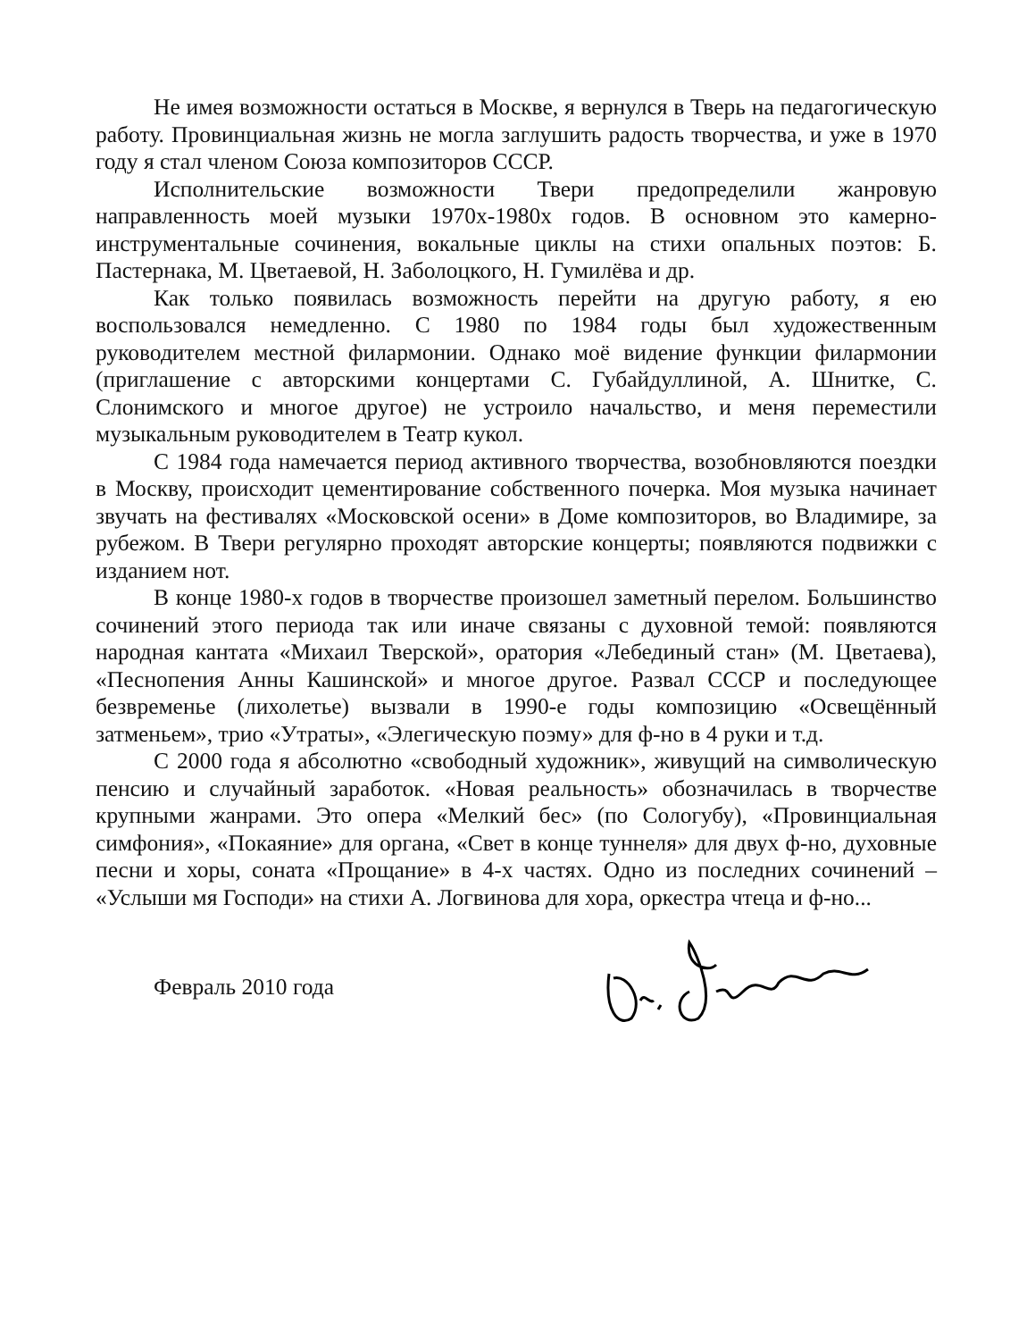Не имея возможности остаться в Москве, я вернулся в Тверь на педагогическую работу. Провинциальная жизнь не могла заглушить радость творчества, и уже в 1970 году я стал членом Союза композиторов СССР.
Исполнительские возможности Твери предопределили жанровую направленность моей музыки 1970х-1980х годов. В основном это камерно-инструментальные сочинения, вокальные циклы на стихи опальных поэтов: Б. Пастернака, М. Цветаевой, Н. Заболоцкого, Н. Гумилёва и др.
Как только появилась возможность перейти на другую работу, я ею воспользовался немедленно. С 1980 по 1984 годы был художественным руководителем местной филармонии. Однако моё видение функции филармонии (приглашение с авторскими концертами С. Губайдуллиной, А. Шнитке, С. Слонимского и многое другое) не устроило начальство, и меня переместили музыкальным руководителем в Театр кукол.
С 1984 года намечается период активного творчества, возобновляются поездки в Москву, происходит цементирование собственного почерка. Моя музыка начинает звучать на фестивалях «Московской осени» в Доме композиторов, во Владимире, за рубежом. В Твери регулярно проходят авторские концерты; появляются подвижки с изданием нот.
В конце 1980-х годов в творчестве произошел заметный перелом. Большинство сочинений этого периода так или иначе связаны с духовной темой: появляются народная кантата «Михаил Тверской», оратория «Лебединый стан» (М. Цветаева), «Песнопения Анны Кашинской» и многое другое. Развал СССР и последующее безвременье (лихолетье) вызвали в 1990-е годы композицию «Освещённый затменьем», трио «Утраты», «Элегическую поэму» для ф-но в 4 руки и т.д.
С 2000 года я абсолютно «свободный художник», живущий на символическую пенсию и случайный заработок. «Новая реальность» обозначилась в творчестве крупными жанрами. Это опера «Мелкий бес» (по Сологубу), «Провинциальная симфония», «Покаяние» для органа, «Свет в конце туннеля» для двух ф-но, духовные песни и хоры, соната «Прощание» в 4-х частях. Одно из последних сочинений – «Услыши мя Господи» на стихи А. Логвинова для хора, оркестра чтеца и ф-но...
Февраль 2010 года